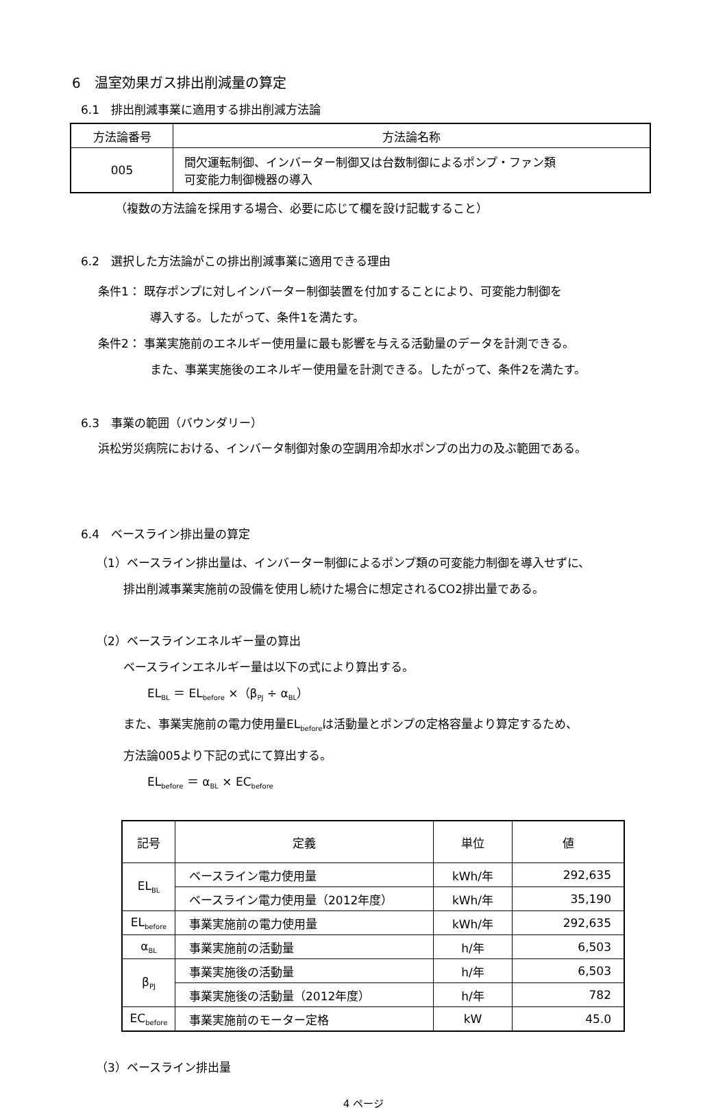6　温室効果ガス排出削減量の算定
6.1　排出削減事業に適用する排出削減方法論
| 方法論番号 | 方法論名称 |
| 005 | 間欠運転制御、インバーター制御又は台数制御によるポンプ・ファン類 可変能力制御機器の導入 |
（複数の方法論を採用する場合、必要に応じて欄を設け記載すること）
6.2　選択した方法論がこの排出削減事業に適用できる理由
条件1： 既存ポンプに対しインバーター制御装置を付加することにより、可変能力制御を
導入する。したがって、条件1を満たす。
条件2： 事業実施前のエネルギー使用量に最も影響を与える活動量のデータを計測できる。
また、事業実施後のエネルギー使用量を計測できる。したがって、条件2を満たす。
6.3　事業の範囲（バウンダリー）
浜松労災病院における、インバータ制御対象の空調用冷却水ポンプの出力の及ぶ範囲である。
6.4　ベースライン排出量の算定
（1）ベースライン排出量は、インバーター制御によるポンプ類の可変能力制御を導入せずに、
排出削減事業実施前の設備を使用し続けた場合に想定されるCO2排出量である。
（2）ベースラインエネルギー量の算出
ベースラインエネルギー量は以下の式により算出する。
EL<sub>BL</sub> ＝ EL<sub>before</sub> ×（β<sub>PJ</sub> ÷ α<sub>BL</sub>）
また、事業実施前の電力使用量EL<sub>before</sub>は活動量とポンプの定格容量より算定するため、
方法論005より下記の式にて算出する。
EL<sub>before</sub> ＝ α<sub>BL</sub> × EC<sub>before</sub>
| 記号 | 定義 | 単位 | 値 |
| EL<sub>BL</sub> | ベースライン電力使用量 | kWh/年 | 292,635 |
| | ベースライン電力使用量（2012年度） | kWh/年 | 35,190 |
| EL<sub>before</sub> | 事業実施前の電力使用量 | kWh/年 | 292,635 |
| α<sub>BL</sub> | 事業実施前の活動量 | h/年 | 6,503 |
| β<sub>PJ</sub> | 事業実施後の活動量 | h/年 | 6,503 |
| | 事業実施後の活動量（2012年度） | h/年 | 782 |
| EC<sub>before</sub> | 事業実施前のモーター定格 | kW | 45.0 |
（3）ベースライン排出量
4 ページ